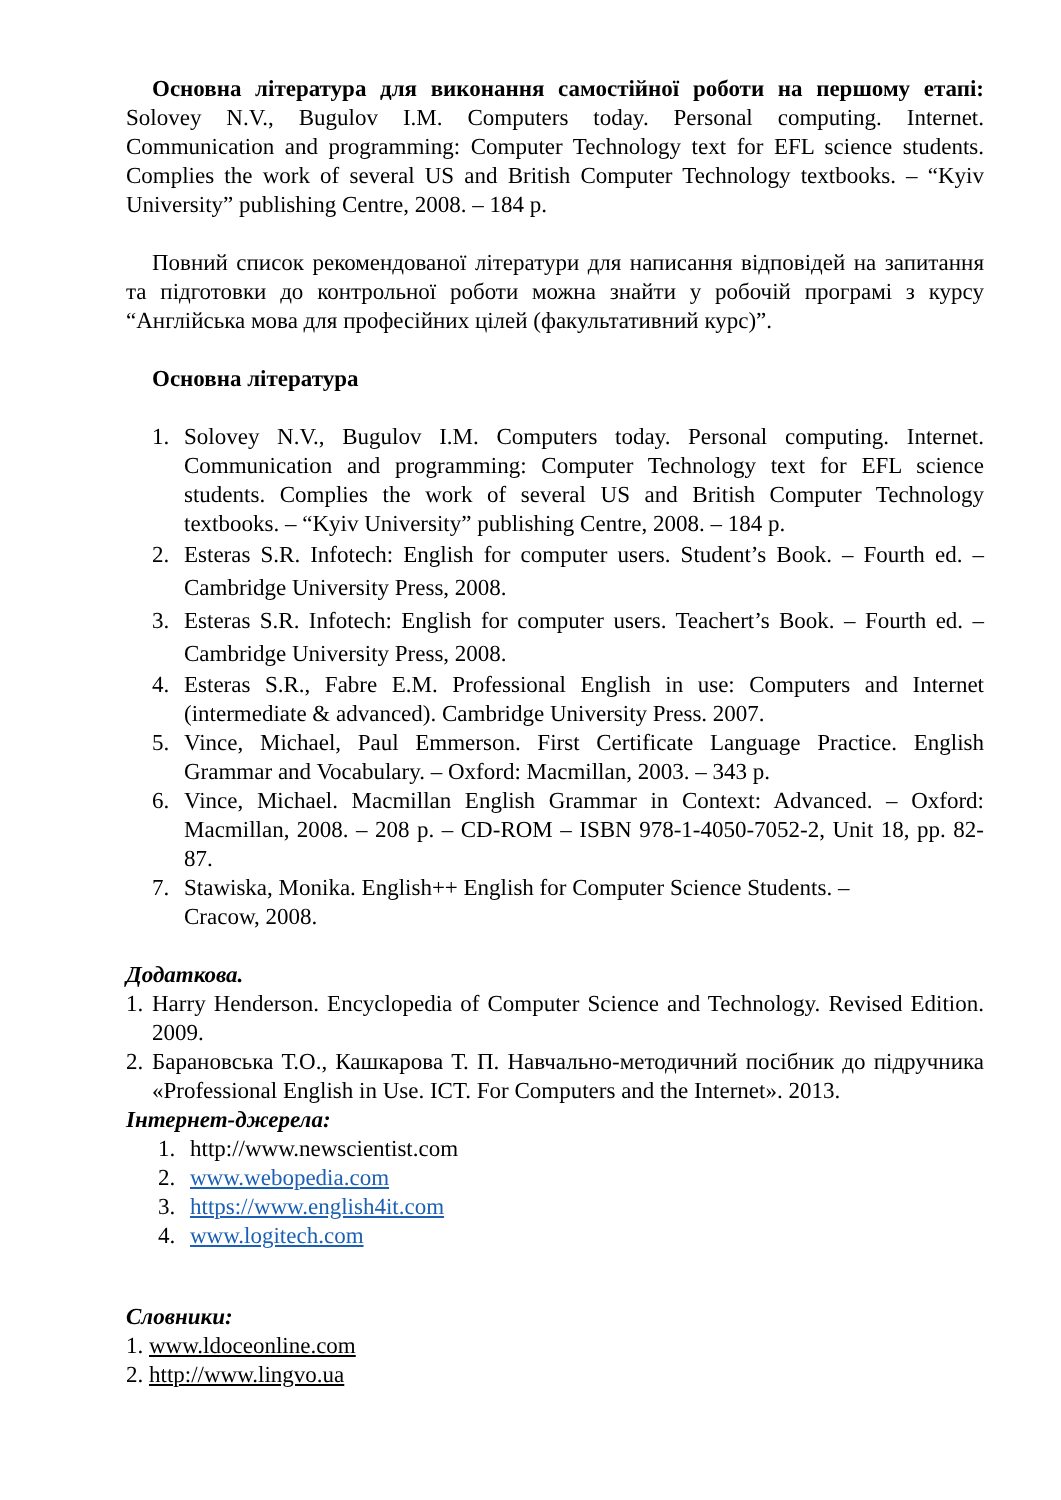Основна література для виконання самостійної роботи на першому етапі: Solovey N.V., Bugulov I.M. Computers today. Personal computing. Internet. Communication and programming: Computer Technology text for EFL science students. Complies the work of several US and British Computer Technology textbooks. – “Kyiv University” publishing Centre, 2008. – 184 p.
Повний список рекомендованої літератури для написання відповідей на запитання та підготовки до контрольної роботи можна знайти у робочій програмі з курсу “Англійська мова для професійних цілей (факультативний курс)”.
Основна література
1. Solovey N.V., Bugulov I.M. Computers today. Personal computing. Internet. Communication and programming: Computer Technology text for EFL science students. Complies the work of several US and British Computer Technology textbooks. – “Kyiv University” publishing Centre, 2008. – 184 p.
2. Esteras S.R. Infotech: English for computer users. Student’s Book. – Fourth ed. – Cambridge University Press, 2008.
3. Esteras S.R. Infotech: English for computer users. Teachert’s Book. – Fourth ed. – Cambridge University Press, 2008.
4. Esteras S.R., Fabre E.M. Professional English in use: Computers and Internet (intermediate & advanced). Cambridge University Press. 2007.
5. Vince, Michael, Paul Emmerson. First Certificate Language Practice. English Grammar and Vocabulary. – Oxford: Macmillan, 2003. – 343 p.
6. Vince, Michael. Macmillan English Grammar in Context: Advanced. – Oxford: Macmillan, 2008. – 208 p. – CD-ROM – ISBN 978-1-4050-7052-2, Unit 18, pp. 82-87.
7. Stawiska, Monika. English++ English for Computer Science Students. –
Cracow, 2008.
Додаткова.
1. Harry Henderson. Encyclopedia of Computer Science and Technology. Revised Edition. 2009.
2. Барановська Т.О., Кашкарова Т. П. Навчально-методичний посібник до підручника «Professional English in Use. ICT. For Computers and the Internet». 2013.
Інтернет-джерела:
1. http://www.newscientist.com
2. www.webopedia.com
3. https://www.english4it.com
4. www.logitech.com
Словники:
1. www.ldoceonline.com
2. http://www.lingvo.ua